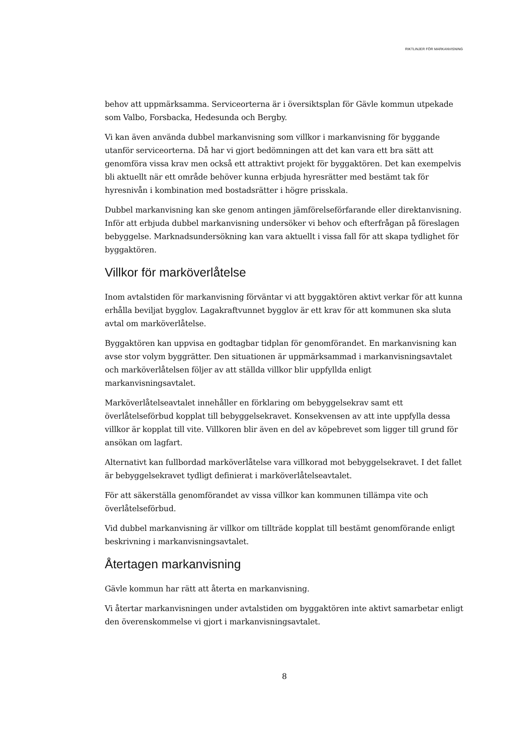RIKTLINJER FÖR MARKANVISNING
behov att uppmärksamma. Serviceorterna är i översiktsplan för Gävle kommun utpekade som Valbo, Forsbacka, Hedesunda och Bergby.
Vi kan även använda dubbel markanvisning som villkor i markanvisning för byggande utanför serviceorterna. Då har vi gjort bedömningen att det kan vara ett bra sätt att genomföra vissa krav men också ett attraktivt projekt för byggaktören. Det kan exempelvis bli aktuellt när ett område behöver kunna erbjuda hyresrätter med bestämt tak för hyresnivån i kombination med bostadsrätter i högre prisskala.
Dubbel markanvisning kan ske genom antingen jämförelseförfarande eller direktanvisning. Inför att erbjuda dubbel markanvisning undersöker vi behov och efterfrågan på föreslagen bebyggelse. Marknadsundersökning kan vara aktuellt i vissa fall för att skapa tydlighet för byggaktören.
Villkor för marköverlåtelse
Inom avtalstiden för markanvisning förväntar vi att byggaktören aktivt verkar för att kunna erhålla beviljat bygglov. Lagakraftvunnet bygglov är ett krav för att kommunen ska sluta avtal om marköverlåtelse.
Byggaktören kan uppvisa en godtagbar tidplan för genomförandet. En markanvisning kan avse stor volym byggrätter. Den situationen är uppmärksammad i markanvisningsavtalet och marköverlåtelsen följer av att ställda villkor blir uppfyllda enligt markanvisningsavtalet.
Marköverlåtelseavtalet innehåller en förklaring om bebyggelsekrav samt ett överlåtelseförbud kopplat till bebyggelsekravet. Konsekvensen av att inte uppfylla dessa villkor är kopplat till vite. Villkoren blir även en del av köpebrevet som ligger till grund för ansökan om lagfart.
Alternativt kan fullbordad marköverlåtelse vara villkorad mot bebyggelsekravet. I det fallet är bebyggelsekravet tydligt definierat i marköverlåtelseavtalet.
För att säkerställa genomförandet av vissa villkor kan kommunen tillämpa vite och överlåtelseförbud.
Vid dubbel markanvisning är villkor om tillträde kopplat till bestämt genomförande enligt beskrivning i markanvisningsavtalet.
Återtagen markanvisning
Gävle kommun har rätt att återta en markanvisning.
Vi återtar markanvisningen under avtalstiden om byggaktören inte aktivt samarbetar enligt den överenskommelse vi gjort i markanvisningsavtalet.
8